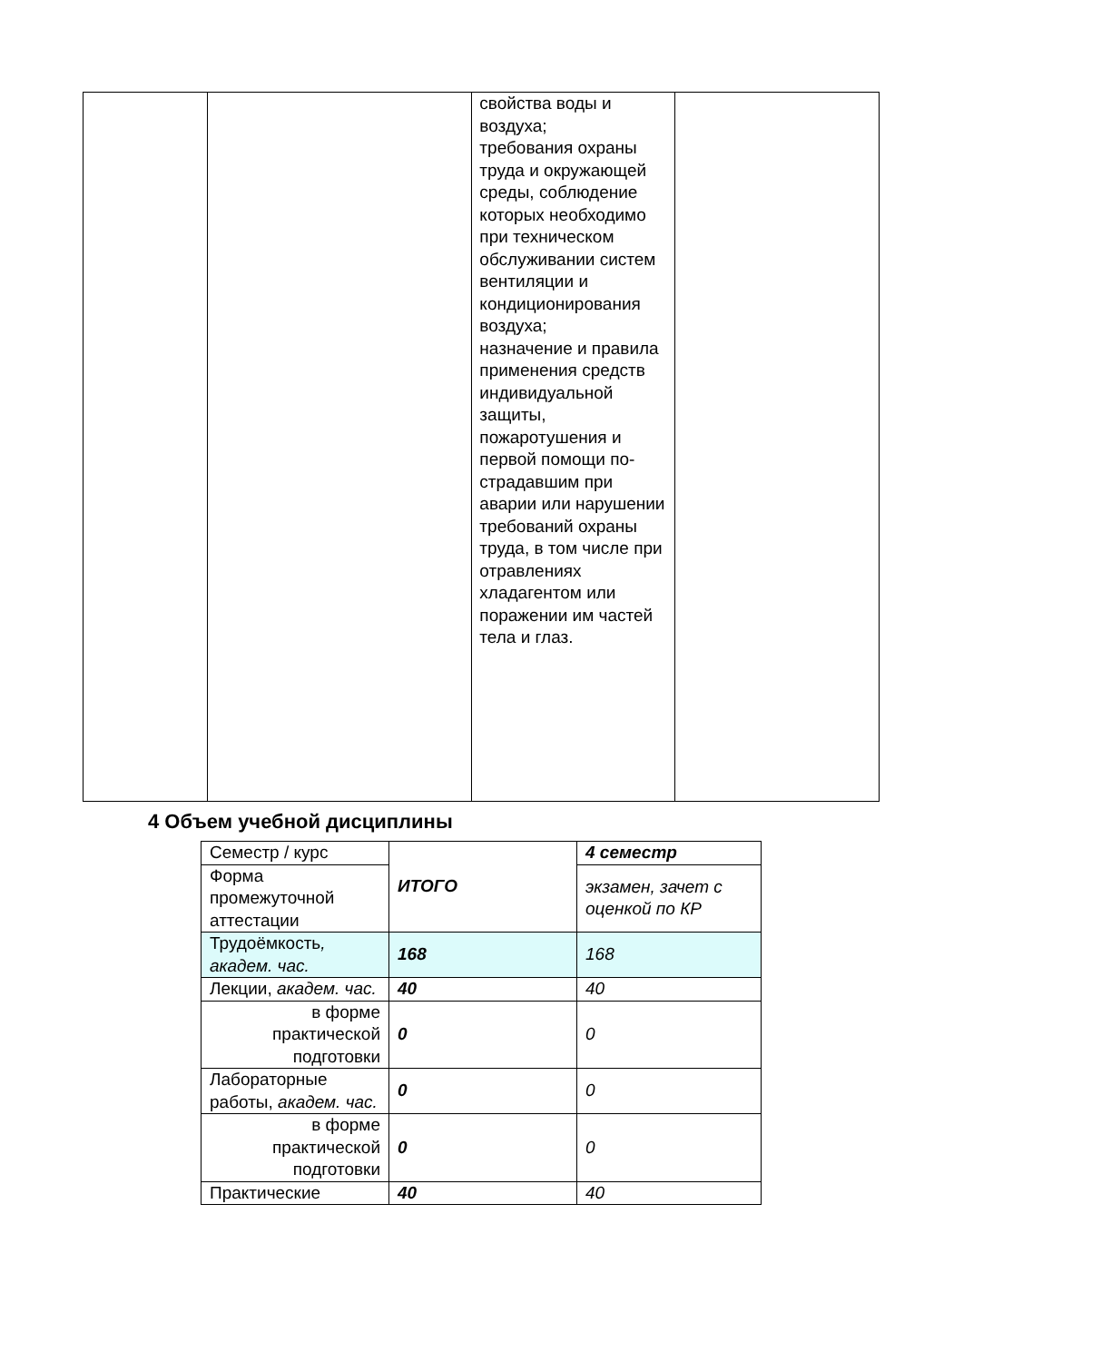| | | свойства воды и воздуха; требования охраны труда и окружающей среды, соблюдение которых необходимо при техническом обслуживании систем вентиляции и кондиционирования воздуха; назначение и правила применения средств индивидуальной защиты, пожаротушения и первой помощи по-страдавшим при аварии или нарушении требований охраны труда, в том числе при отравлениях хладагентом или поражении им частей тела и глаз. | |
4 Объем учебной дисциплины
| Семестр / курс | ИТОГО | 4 семестр |
| Форма промежуточной аттестации | | экзамен, зачет с оценкой по КР |
| Трудоёмкость , академ. час. | 168 | 168 |
| Лекции, академ. час. | 40 | 40 |
| в форме практической подготовки | 0 | 0 |
| Лабораторные работы, академ. час. | 0 | 0 |
| в форме практической подготовки | 0 | 0 |
| Практические | 40 | 40 |